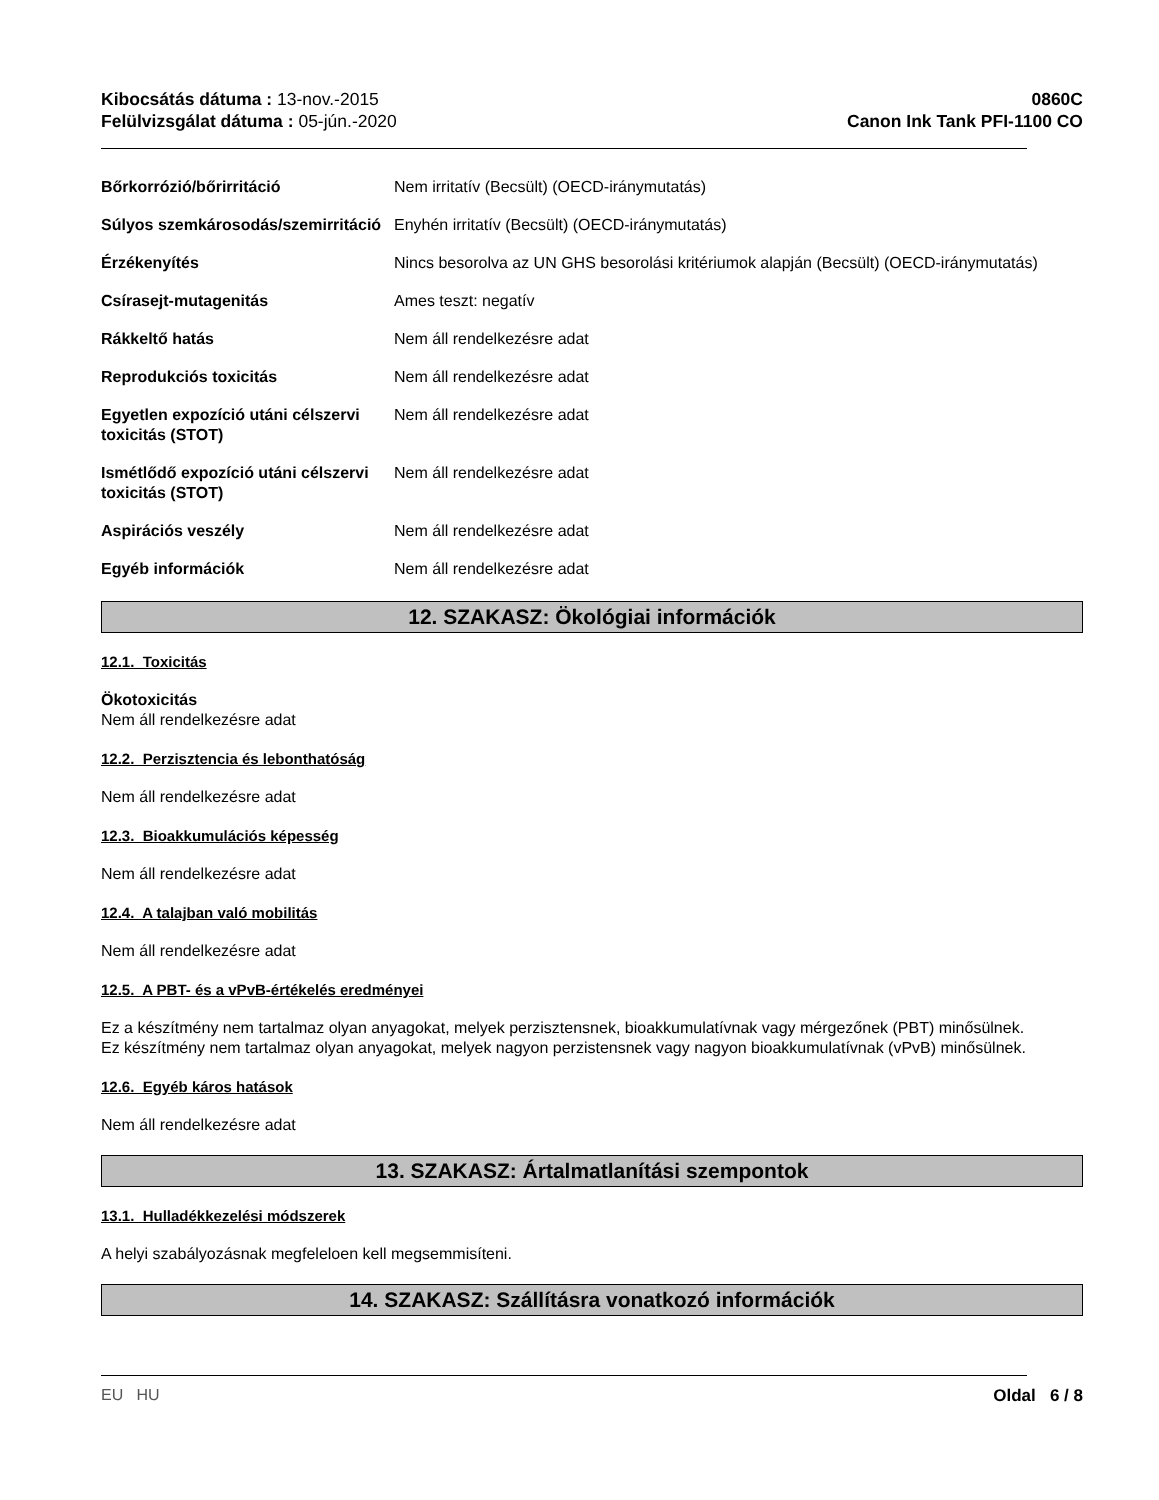Kibocsátás dátuma : 13-nov.-2015
Felülvizsgálat dátuma : 05-jún.-2020
0860C
Canon Ink Tank PFI-1100 CO
| Bőrkorrózió/bőrirritáció | Nem irritatív (Becsült) (OECD-iránymutatás) |
| Súlyos szemkárosodás/szemirritáció | Enyhén irritatív (Becsült) (OECD-iránymutatás) |
| Érzékenyítés | Nincs besorolva az UN GHS besorolási kritériumok alapján (Becsült) (OECD-iránymutatás) |
| Csírasejt-mutagenitás | Ames teszt: negatív |
| Rákkeltő hatás | Nem áll rendelkezésre adat |
| Reprodukciós toxicitás | Nem áll rendelkezésre adat |
| Egyetlen expozíció utáni célszervi toxicitás (STOT) | Nem áll rendelkezésre adat |
| Ismétlődő expozíció utáni célszervi toxicitás (STOT) | Nem áll rendelkezésre adat |
| Aspirációs veszély | Nem áll rendelkezésre adat |
| Egyéb információk | Nem áll rendelkezésre adat |
12. SZAKASZ: Ökológiai információk
12.1. Toxicitás
Ökotoxicitás
Nem áll rendelkezésre adat
12.2. Perzisztencia és lebonthatóság
Nem áll rendelkezésre adat
12.3. Bioakkumulációs képesség
Nem áll rendelkezésre adat
12.4. A talajban való mobilitás
Nem áll rendelkezésre adat
12.5. A PBT- és a vPvB-értékelés eredményei
Ez a készítmény nem tartalmaz olyan anyagokat, melyek perzisztensnek, bioakkumulatívnak vagy mérgezőnek (PBT) minősülnek.
Ez készítmény nem tartalmaz olyan anyagokat, melyek nagyon perzistensnek vagy nagyon bioakkumulatívnak (vPvB) minősülnek.
12.6. Egyéb káros hatások
Nem áll rendelkezésre adat
13. SZAKASZ: Ártalmatlanítási szempontok
13.1. Hulladékkezelési módszerek
A helyi szabályozásnak megfeleloen kell megsemmisíteni.
14. SZAKASZ: Szállításra vonatkozó információk
EU HU Oldal 6 / 8